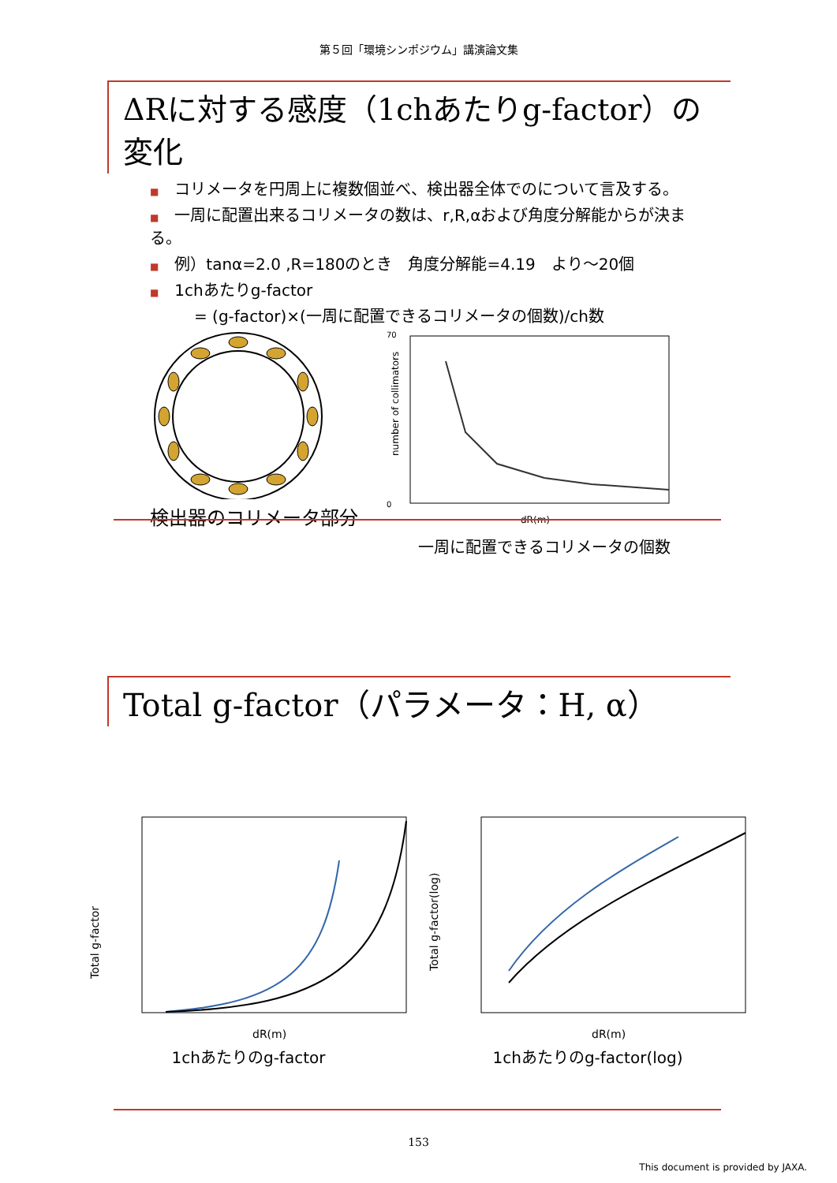第５回「環境シンポジウム」講演論文集
ΔRに対する感度（1chあたりg-factor）の変化
■ コリメータを円周上に複数個並べ、検出器全体でのについて言及する。
■ 一周に配置出来るコリメータの数は、r,R,αおよび角度分解能からが決まる。
■ 例）tanα=2.0 ,R=180のとき　角度分解能=4.19　より～20個
■ 1chあたりg-factor
= (g-factor)×(一周に配置できるコリメータの個数)/ch数
検出器のコリメータ部分
70
0
number of collimators
dR(m)
一周に配置できるコリメータの個数
Total g-factor（パラメータ：H, α）
Total g-factor
dR(m)
1chあたりのg-factor
Total g-factor(log)
dR(m)
1chあたりのg-factor(log)
153
This document is provided by JAXA.